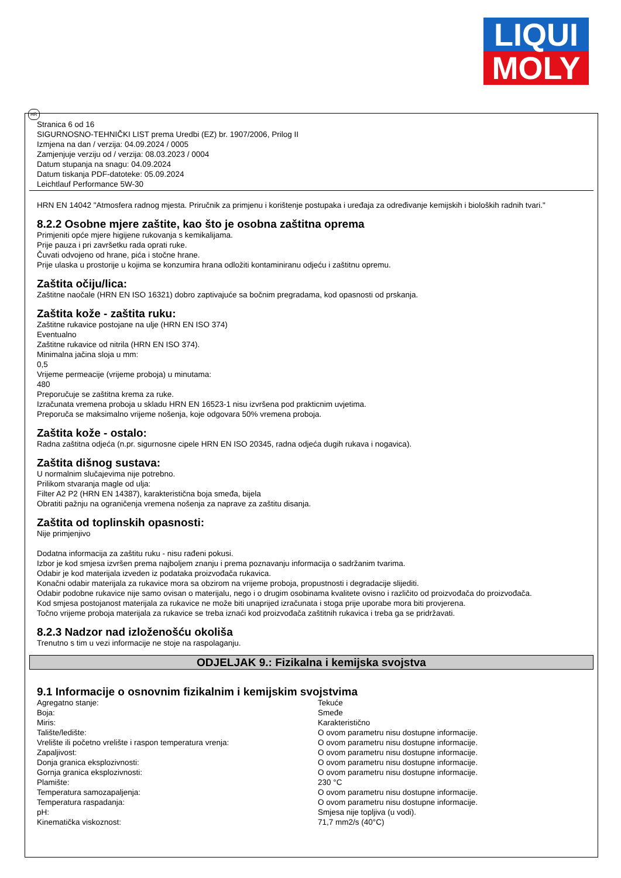LIQUI
MOLY
HR
Stranica 6 od 16
SIGURNOSNO-TEHNIČKI LIST prema Uredbi (EZ) br. 1907/2006, Prilog II
Izmjena na dan / verzija: 04.09.2024 / 0005
Zamjenjuje verziju od / verzija: 08.03.2023 / 0004
Datum stupanja na snagu: 04.09.2024
Datum tiskanja PDF-datoteke: 05.09.2024
Leichtlauf Performance 5W-30
HRN EN 14042 "Atmosfera radnog mjesta. Priručnik za primjenu i korištenje postupaka i uređaja za određivanje kemijskih i bioloških radnih tvari."
8.2.2 Osobne mjere zaštite, kao što je osobna zaštitna oprema
Primjeniti opće mjere higijene rukovanja s kemikalijama.
Prije pauza i pri završetku rada oprati ruke.
Čuvati odvojeno od hrane, pića i stočne hrane.
Prije ulaska u prostorije u kojima se konzumira hrana odložiti kontaminiranu odjeću i zaštitnu opremu.
Zaštita očiju/lica:
Zaštitne naočale (HRN EN ISO 16321) dobro zaptivajuće sa bočnim pregradama, kod opasnosti od prskanja.
Zaštita kože - zaštita ruku:
Zaštitne rukavice postojane na ulje (HRN EN ISO 374)
Eventualno
Zaštitne rukavice od nitrila (HRN EN ISO 374).
Minimalna jačina sloja u mm:
0,5
Vrijeme permeacije (vrijeme proboja) u minutama:
480
Preporučuje se zaštitna krema za ruke.
Izračunata vremena proboja u skladu HRN EN 16523-1 nisu izvršena pod prakticnim uvjetima.
Preporuča se maksimalno vrijeme nošenja, koje odgovara 50% vremena proboja.
Zaštita kože - ostalo:
Radna zaštitna odjeća (n.pr. sigurnosne cipele HRN EN ISO 20345, radna odjeća dugih rukava i nogavica).
Zaštita dišnog sustava:
U normalnim slučajevima nije potrebno.
Prilikom stvaranja magle od ulja:
Filter A2 P2 (HRN EN 14387), karakteristična boja smeđa, bijela
Obratiti pažnju na ograničenja vremena nošenja za naprave za zaštitu disanja.
Zaštita od toplinskih opasnosti:
Nije primjenjivo
Dodatna informacija za zaštitu ruku - nisu rađeni pokusi.
Izbor je kod smjesa izvršen prema najboljem znanju i prema poznavanju informacija o sadržanim tvarima.
Odabir je kod materijala izveden iz podataka proizvođača rukavica.
Konačni odabir materijala za rukavice mora sa obzirom na vrijeme proboja, propustnosti i degradacije slijediti.
Odabir podobne rukavice nije samo ovisan o materijalu, nego i o drugim osobinama kvalitete ovisno i različito od proizvođača do proizvođača.
Kod smjesa postojanost materijala za rukavice ne može biti unaprijed izračunata i stoga prije uporabe mora biti provjerena.
Točno vrijeme proboja materijala za rukavice se treba iznaći kod proizvođača zaštitnih rukavica i treba ga se pridržavati.
8.2.3 Nadzor nad izloženošću okoliša
Trenutno s tim u vezi informacije ne stoje na raspolaganju.
ODJELJAK 9.: Fizikalna i kemijska svojstva
9.1 Informacije o osnovnim fizikalnim i kemijskim svojstvima
| Agregatno stanje: | Tekuće |
| Boja: | Smeđe |
| Miris: | Karakteristično |
| Talište/ledište: | O ovom parametru nisu dostupne informacije. |
| Vrelište ili početno vrelište i raspon temperatura vrenja: | O ovom parametru nisu dostupne informacije. |
| Zapaljivost: | O ovom parametru nisu dostupne informacije. |
| Donja granica eksplozivnosti: | O ovom parametru nisu dostupne informacije. |
| Gornja granica eksplozivnosti: | O ovom parametru nisu dostupne informacije. |
| Plamište: | 230 °C |
| Temperatura samozapaljenja: | O ovom parametru nisu dostupne informacije. |
| Temperatura raspadanja: | O ovom parametru nisu dostupne informacije. |
| pH: | Smjesa nije topljiva (u vodi). |
| Kinematička viskoznost: | 71,7 mm2/s (40°C) |